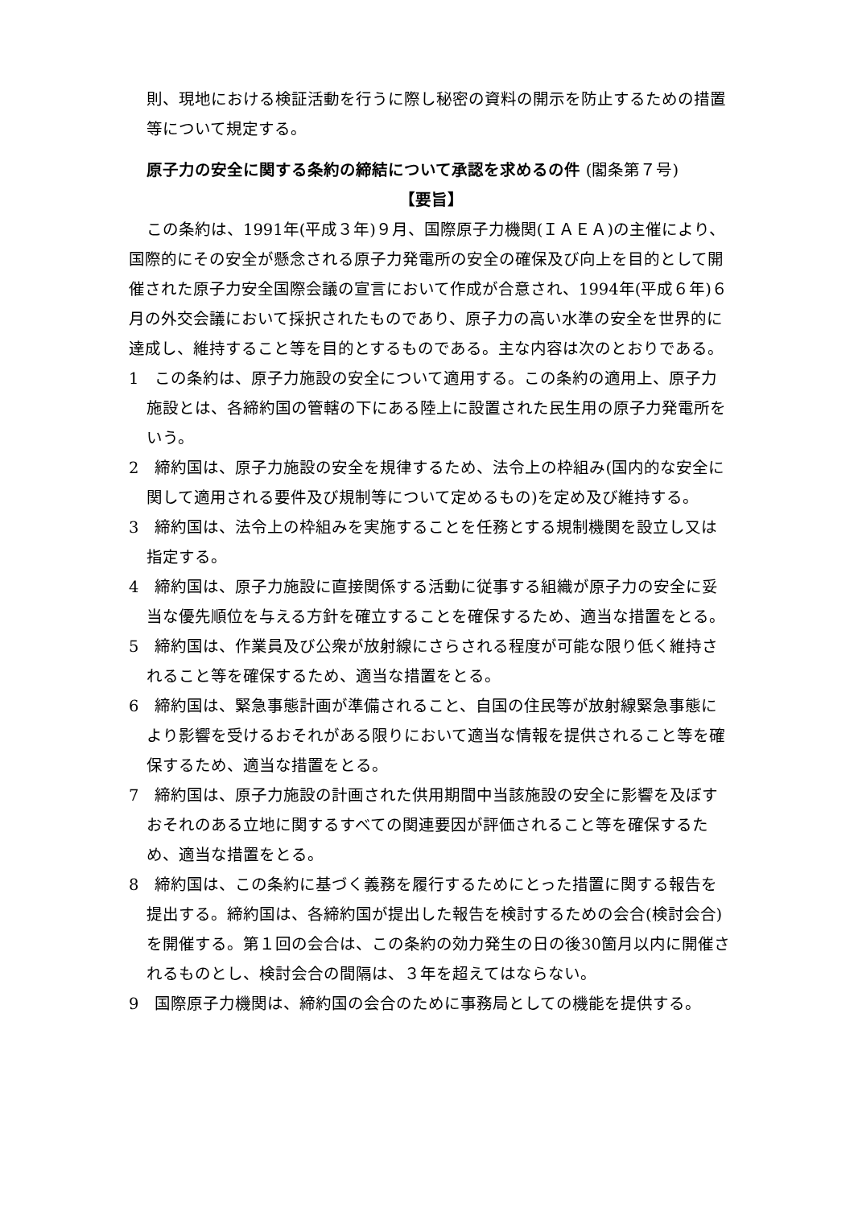則、現地における検証活動を行うに際し秘密の資料の開示を防止するための措置等について規定する。
原子力の安全に関する条約の締結について承認を求めるの件 (閣条第７号)
【要旨】
この条約は、1991年(平成３年)９月、国際原子力機関(ＩＡＥＡ)の主催により、国際的にその安全が懸念される原子力発電所の安全の確保及び向上を目的として開催された原子力安全国際会議の宣言において作成が合意され、1994年(平成６年)６月の外交会議において採択されたものであり、原子力の高い水準の安全を世界的に達成し、維持すること等を目的とするものである。主な内容は次のとおりである。
1　この条約は、原子力施設の安全について適用する。この条約の適用上、原子力施設とは、各締約国の管轄の下にある陸上に設置された民生用の原子力発電所をいう。
2　締約国は、原子力施設の安全を規律するため、法令上の枠組み(国内的な安全に関して適用される要件及び規制等について定めるもの)を定め及び維持する。
3　締約国は、法令上の枠組みを実施することを任務とする規制機関を設立し又は指定する。
4　締約国は、原子力施設に直接関係する活動に従事する組織が原子力の安全に妥当な優先順位を与える方針を確立することを確保するため、適当な措置をとる。
5　締約国は、作業員及び公衆が放射線にさらされる程度が可能な限り低く維持されること等を確保するため、適当な措置をとる。
6　締約国は、緊急事態計画が準備されること、自国の住民等が放射線緊急事態により影響を受けるおそれがある限りにおいて適当な情報を提供されること等を確保するため、適当な措置をとる。
7　締約国は、原子力施設の計画された供用期間中当該施設の安全に影響を及ぼすおそれのある立地に関するすべての関連要因が評価されること等を確保するため、適当な措置をとる。
8　締約国は、この条約に基づく義務を履行するためにとった措置に関する報告を提出する。締約国は、各締約国が提出した報告を検討するための会合(検討会合)を開催する。第１回の会合は、この条約の効力発生の日の後30箇月以内に開催されるものとし、検討会合の間隔は、３年を超えてはならない。
9　国際原子力機関は、締約国の会合のために事務局としての機能を提供する。